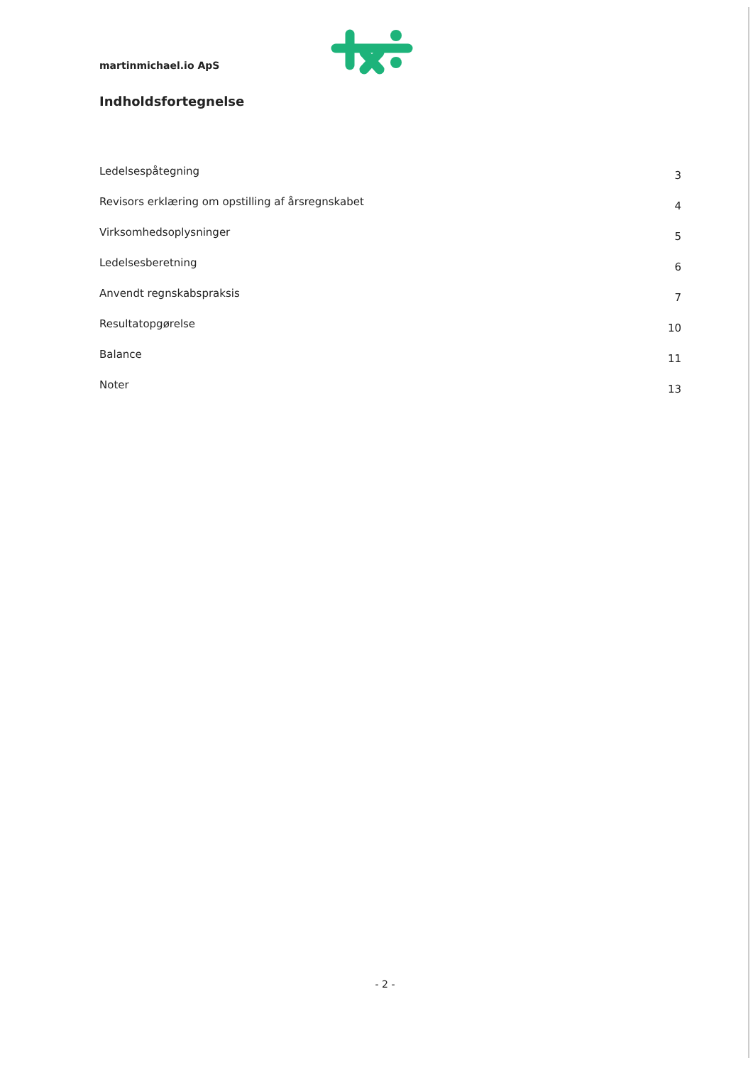martinmichael.io ApS
Indholdsfortegnelse
Ledelsespåtegning 3
Revisors erklæring om opstilling af årsregnskabet 4
Virksomhedsoplysninger 5
Ledelsesberetning 6
Anvendt regnskabspraksis 7
Resultatopgørelse 10
Balance 11
Noter 13
- 2 -